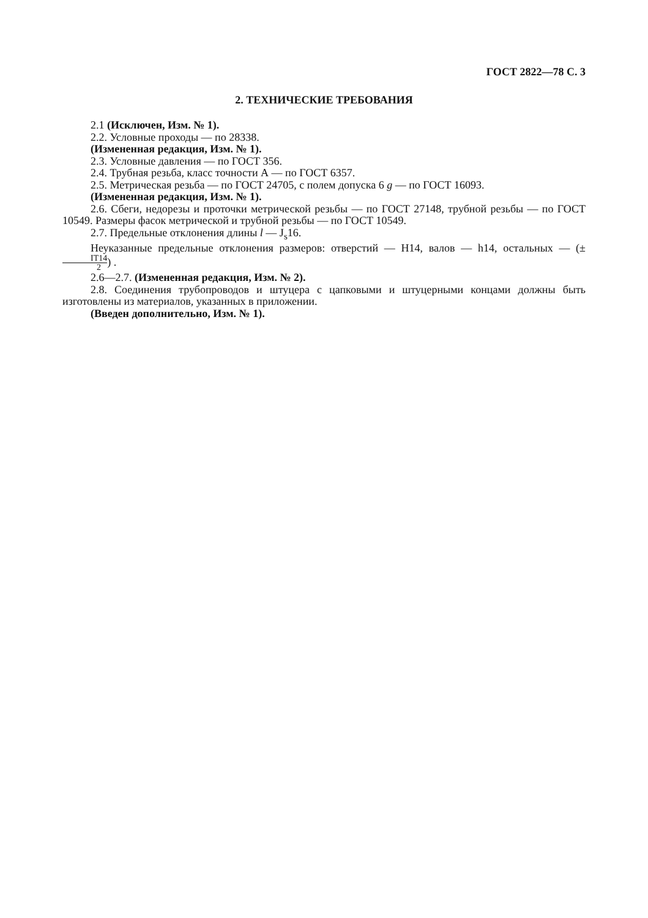ГОСТ 2822—78 С. 3
2. ТЕХНИЧЕСКИЕ ТРЕБОВАНИЯ
2.1 (Исключен, Изм. № 1).
2.2. Условные проходы — по 28338.
(Измененная редакция, Изм. № 1).
2.3. Условные давления — по ГОСТ 356.
2.4. Трубная резьба, класс точности А — по ГОСТ 6357.
2.5. Метрическая резьба — по ГОСТ 24705, с полем допуска 6 g — по ГОСТ 16093.
(Измененная редакция, Изм. № 1).
2.6. Сбеги, недорезы и проточки метрической резьбы — по ГОСТ 27148, трубной резьбы — по ГОСТ 10549. Размеры фасок метрической и трубной резьбы — по ГОСТ 10549.
2.7. Предельные отклонения длины l — J<sub>s</sub>16.
Неуказанные предельные отклонения размеров: отверстий — H14, валов — h14, остальных — (± IT14 2) .
2.6—2.7. (Измененная редакция, Изм. № 2).
2.8. Соединения трубопроводов и штуцера с цапковыми и штуцерными концами должны быть изготовлены из материалов, указанных в приложении.
(Введен дополнительно, Изм. № 1).